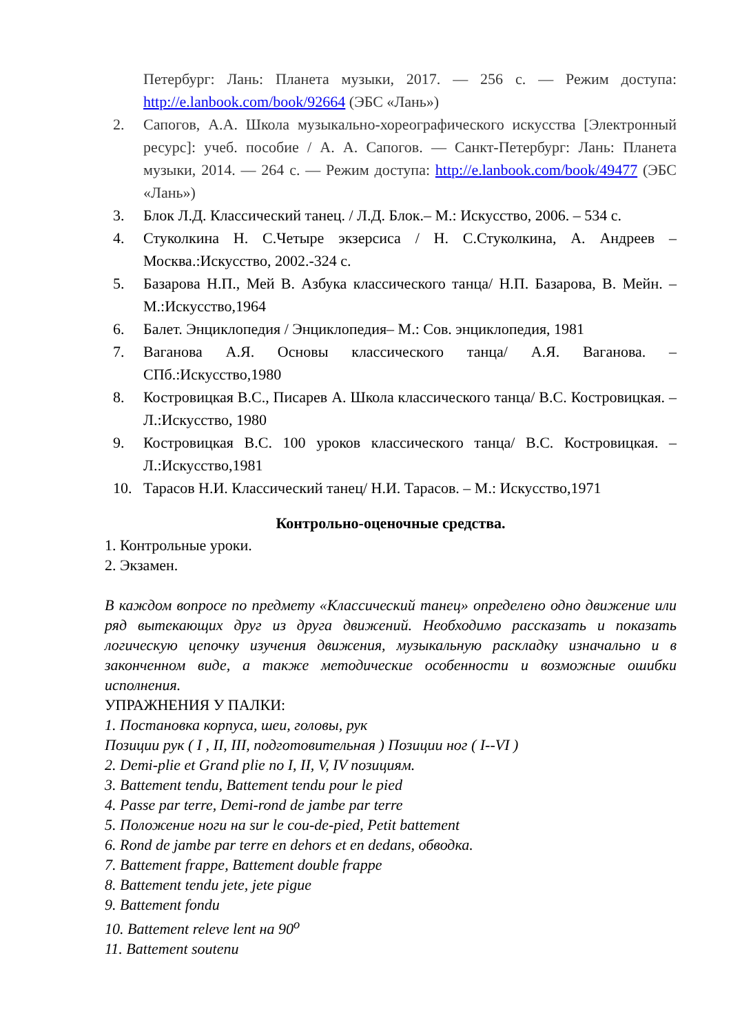Петербург: Лань: Планета музыки, 2017. — 256 с. — Режим доступа: http://e.lanbook.com/book/92664 (ЭБС «Лань»)
2. Сапогов, А.А. Школа музыкально-хореографического искусства [Электронный ресурс]: учеб. пособие / А. А. Сапогов. — Санкт-Петербург: Лань: Планета музыки, 2014. — 264 с. — Режим доступа: http://e.lanbook.com/book/49477 (ЭБС «Лань»)
3. Блок Л.Д. Классический танец. / Л.Д. Блок.– М.: Искусство, 2006. – 534 с.
4. Стуколкина Н. С.Четыре экзерсиса / Н. С.Стуколкина, А. Андреев – Москва.:Искусство, 2002.-324 с.
5. Базарова Н.П., Мей В. Азбука классического танца/ Н.П. Базарова, В. Мейн. – М.:Искусство,1964
6. Балет. Энциклопедия / Энциклопедия– М.: Сов. энциклопедия, 1981
7. Ваганова А.Я. Основы классического танца/ А.Я. Ваганова. – СПб.:Искусство,1980
8. Костровицкая В.С., Писарев А. Школа классического танца/ В.С. Костровицкая. – Л.:Искусство, 1980
9. Костровицкая В.С. 100 уроков классического танца/ В.С. Костровицкая. – Л.:Искусство,1981
10. Тарасов Н.И. Классический танец/ Н.И. Тарасов. – М.: Искусство,1971
Контрольно-оценочные средства.
1. Контрольные уроки.
2. Экзамен.
В каждом вопросе по предмету «Классический танец» определено одно движение или ряд вытекающих друг из друга движений. Необходимо рассказать и показать логическую цепочку изучения движения, музыкальную раскладку изначально и в законченном виде, а также методические особенности и возможные ошибки исполнения.
УПРАЖНЕНИЯ У ПАЛКИ:
1. Постановка корпуса, шеи, головы, рук
Позиции рук ( I , II, III, подготовительная ) Позиции ног ( I--VI )
2. Demi-plie et Grand plie по I, II, V, IV позициям.
3. Battement tendu, Battement tendu pour le pied
4. Passe par terre, Demi-rond de jambe par terre
5. Положение ноги на sur le cou-de-pied, Petit battement
6. Rond de jambe par terre en dehors et en dedans, обводка.
7. Battement frappe, Battement double frappe
8. Battement tendu jete, jete pigue
9. Battement fondu
10. Battement releve lent на 90<sup>о</sup>
11. Battement soutenu